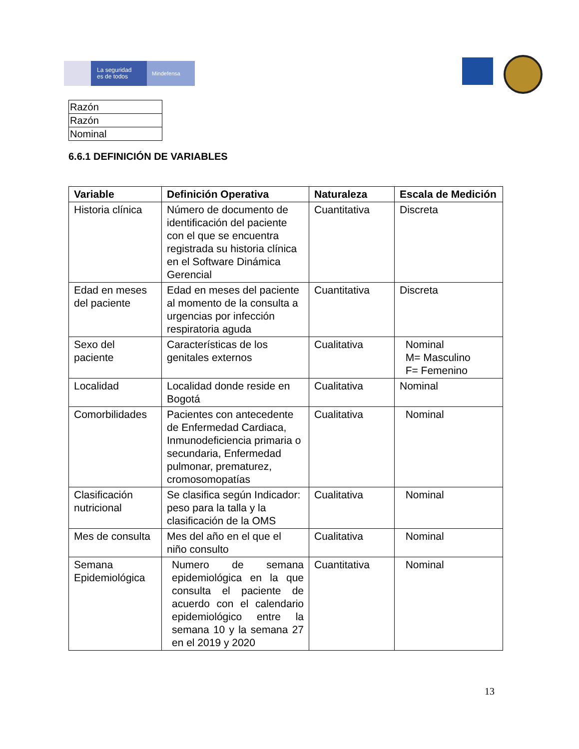La seguridad
es de todos
Mindefensa
| Razón |
| Razón |
| Nominal |
6.6.1 DEFINICIÓN DE VARIABLES
| Variable | Definición Operativa | Naturaleza | Escala de Medición |
| --- | --- | --- | --- |
| Historia clínica | Número de documento de identificación del paciente con el que se encuentra registrada su historia clínica en el Software Dinámica Gerencial | Cuantitativa | Discreta |
| Edad en meses del paciente | Edad en meses del paciente al momento de la consulta a urgencias por infección respiratoria aguda | Cuantitativa | Discreta |
| Sexo del paciente | Características de los genitales externos | Cualitativa | Nominal M= Masculino F= Femenino |
| Localidad | Localidad donde reside en Bogotá | Cualitativa | Nominal |
| Comorbilidades | Pacientes con antecedente de Enfermedad Cardiaca, Inmunodeficiencia primaria o secundaria, Enfermedad pulmonar, prematurez, cromosomopatías | Cualitativa | Nominal |
| Clasificación nutricional | Se clasifica según Indicador: peso para la talla y la clasificación de la OMS | Cualitativa | Nominal |
| Mes de consulta | Mes del año en el que el niño consulto | Cualitativa | Nominal |
| Semana Epidemiológica | Numero de semana epidemiológica en la que consulta el paciente de acuerdo con el calendario epidemiológico entre la semana 10 y la semana 27 en el 2019 y 2020 | Cuantitativa | Nominal |
13